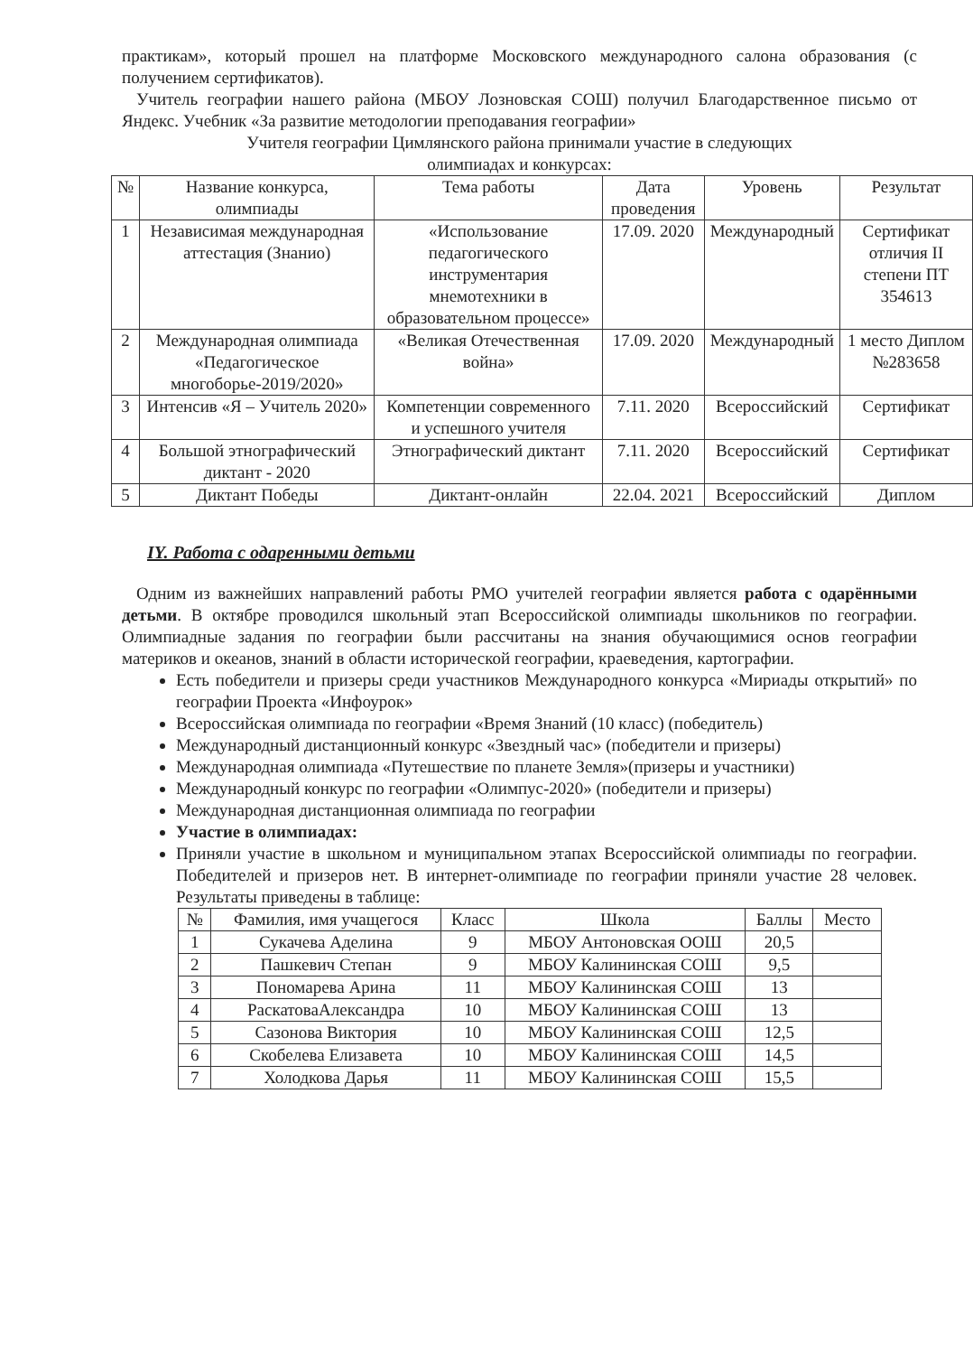практикам», который прошел на платформе Московского международного салона образования (с получением сертификатов).
Учитель географии нашего района (МБОУ Лозновская СОШ) получил Благодарственное письмо от Яндекс. Учебник «За развитие методологии преподавания географии»
Учителя географии Цимлянского района принимали участие в следующих
олимпиадах и конкурсах:
| № | Название конкурса, олимпиады | Тема работы | Дата проведения | Уровень | Результат |
| --- | --- | --- | --- | --- | --- |
| 1 | Независимая международная аттестация (Знанио) | «Использование педагогического инструментария мнемотехники в образовательном процессе» | 17.09. 2020 | Международный | Сертификат отличия II степени ПТ 354613 |
| 2 | Международная олимпиада «Педагогическое многоборье-2019/2020» | «Великая Отечественная война» | 17.09. 2020 | Международный | 1 место Диплом №283658 |
| 3 | Интенсив «Я – Учитель 2020» | Компетенции современного и успешного учителя | 7.11. 2020 | Всероссийский | Сертификат |
| 4 | Большой этнографический диктант - 2020 | Этнографический диктант | 7.11. 2020 | Всероссийский | Сертификат |
| 5 | Диктант Победы | Диктант-онлайн | 22.04. 2021 | Всероссийский | Диплом |
IY. Работа с одаренными детьми
Одним из важнейших направлений работы РМО учителей географии является работа с одарёнными детьми. В октябре проводился школьный этап Всероссийской олимпиады школьников по географии. Олимпиадные задания по географии были рассчитаны на знания обучающимися основ географии материков и океанов, знаний в области исторической географии, краеведения, картографии.
Есть победители и призеры среди участников Международного конкурса «Мириады открытий» по географии Проекта «Инфоурок»
Всероссийская олимпиада по географии «Время Знаний (10 класс) (победитель)
Международный дистанционный конкурс «Звездный час» (победители и призеры)
Международная олимпиада «Путешествие по планете Земля»(призеры и участники)
Международный конкурс по географии «Олимпус-2020» (победители и призеры)
Международная дистанционная олимпиада по географии
Участие в олимпиадах:
Приняли участие в школьном и муниципальном этапах Всероссийской олимпиады по географии. Победителей и призеров нет. В интернет-олимпиаде по географии приняли участие 28 человек. Результаты приведены в таблице:
| № | Фамилия, имя учащегося | Класс | Школа | Баллы | Место |
| --- | --- | --- | --- | --- | --- |
| 1 | Сукачева Аделина | 9 | МБОУ Антоновская ООШ | 20,5 | |
| 2 | Пашкевич Степан | 9 | МБОУ Калининская СОШ | 9,5 | |
| 3 | Пономарева Арина | 11 | МБОУ Калининская СОШ | 13 | |
| 4 | РаскатоваАлександра | 10 | МБОУ Калининская СОШ | 13 | |
| 5 | Сазонова Виктория | 10 | МБОУ Калининская СОШ | 12,5 | |
| 6 | Скобелева Елизавета | 10 | МБОУ Калининская СОШ | 14,5 | |
| 7 | Холодкова Дарья | 11 | МБОУ Калининская СОШ | 15,5 | |